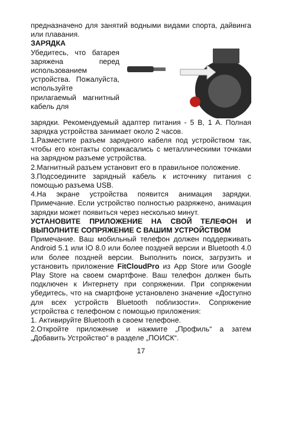предназначено для занятий водными видами спорта, дайвинга или плавания.
ЗАРЯДКА
Убедитесь, что батарея заряжена перед использованием устройства. Пожалуйста, используйте прилагаемый магнитный кабель для
зарядки. Рекомендуемый адаптер питания - 5 В, 1 А. Полная зарядка устройства занимает около 2 часов.
1.Разместите разъем зарядного кабеля под устройством так, чтобы его контакты соприкасались с металлическими точками на зарядном разъеме устройства.
2.Магнитный разъем установит его в правильное положение.
3.Подсоедините зарядный кабель к источнику питания с помощью разъема USB.
4.На экране устройства появится анимация зарядки. Примечание. Если устройство полностью разряжено, анимация зарядки может появиться через несколько минут.
УСТАНОВИТЕ ПРИЛОЖЕНИЕ НА СВОЙ ТЕЛЕФОН И ВЫПОЛНИТЕ СОПРЯЖЕНИЕ С ВАШИМ УСТРОЙСТВОМ
Примечание. Ваш мобильный телефон должен поддерживать Android 5.1 или IO 8.0 или более поздней версии и Bluetooth 4.0 или более поздней версии. Выполнить поиск, загрузить и установить приложение FitCloudPro из App Store или Google Play Store на своем смартфоне. Ваш телефон должен быть подключен к Интернету при сопряжении. При сопряжении убедитесь, что на смартфоне установлено значение «Доступно для всех устройств Bluetooth поблизости». Сопряжение устройства с телефоном с помощью приложения:
1. Активируйте Bluetooth в своем телефоне.
2.Откройте приложение и нажмите „Профиль“ а затем „Добавить Устройство“ в разделе „ПОИСК“.
17